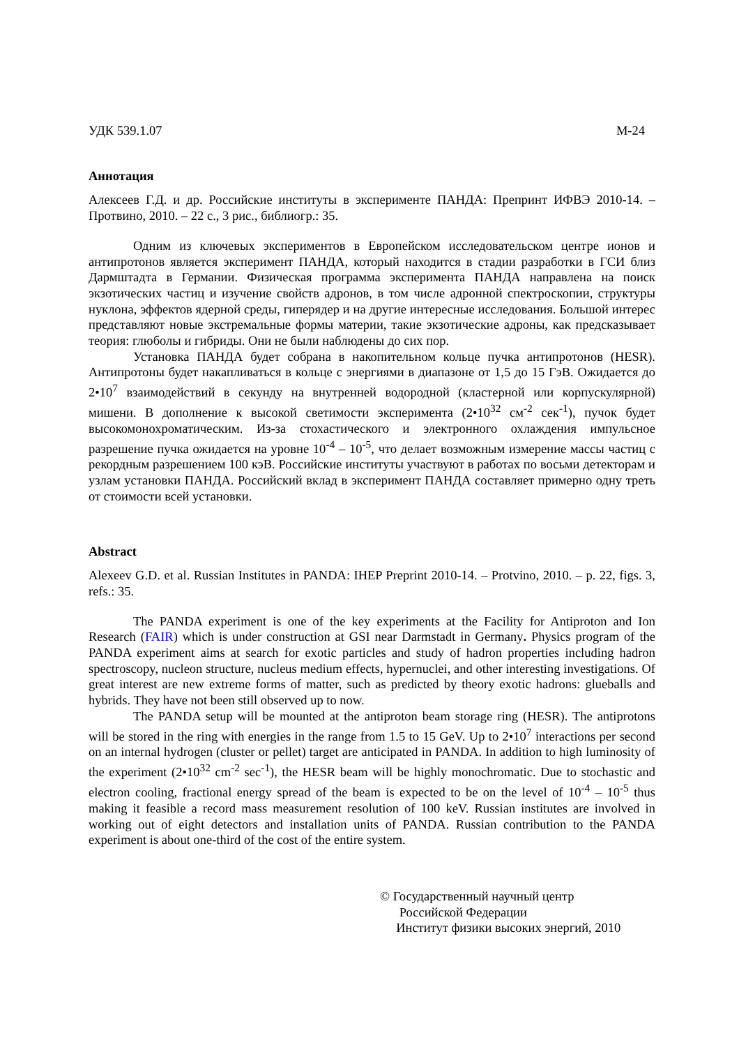УДК 539.1.07 М-24
Аннотация
Алексеев Г.Д. и др. Российские институты в эксперименте ПАНДА: Препринт ИФВЭ 2010-14. – Протвино, 2010. – 22 с., 3 рис., библиогр.: 35.
Одним из ключевых экспериментов в Европейском исследовательском центре ионов и антипротонов является эксперимент ПАНДА, который находится в стадии разработки в ГСИ близ Дармштадта в Германии. Физическая программа эксперимента ПАНДА направлена на поиск экзотических частиц и изучение свойств адронов, в том числе адронной спектроскопии, структуры нуклона, эффектов ядерной среды, гиперядер и на другие интересные исследования. Большой интерес представляют новые экстремальные формы материи, такие экзотические адроны, как предсказывает теория: глюболы и гибриды. Они не были наблюдены до сих пор.
Установка ПАНДА будет собрана в накопительном кольце пучка антипротонов (HESR). Антипротоны будет накапливаться в кольце с энергиями в диапазоне от 1,5 до 15 ГэВ. Ожидается до 2•10<sup>7</sup> взаимодействий в секунду на внутренней водородной (кластерной или корпускулярной) мишени. В дополнение к высокой светимости эксперимента (2•10<sup>32</sup> см<sup>-2</sup> сек<sup>-1</sup>), пучок будет высокомонохроматическим. Из-за стохастического и электронного охлаждения импульсное разрешение пучка ожидается на уровне 10<sup>-4</sup> – 10<sup>-5</sup>, что делает возможным измерение массы частиц с рекордным разрешением 100 кэВ. Российские институты участвуют в работах по восьми детекторам и узлам установки ПАНДА. Российский вклад в эксперимент ПАНДА составляет примерно одну треть от стоимости всей установки.
Abstract
Alexeev G.D. et al. Russian Institutes in PANDA: IHEP Preprint 2010-14. – Protvino, 2010. – p. 22, figs. 3, refs.: 35.
The PANDA experiment is one of the key experiments at the Facility for Antiproton and Ion Research (FAIR) which is under construction at GSI near Darmstadt in Germany. Physics program of the PANDA experiment aims at search for exotic particles and study of hadron properties including hadron spectroscopy, nucleon structure, nucleus medium effects, hypernuclei, and other interesting investigations. Of great interest are new extreme forms of matter, such as predicted by theory exotic hadrons: glueballs and hybrids. They have not been still observed up to now.
The PANDA setup will be mounted at the antiproton beam storage ring (HESR). The antiprotons will be stored in the ring with energies in the range from 1.5 to 15 GeV. Up to 2•10<sup>7</sup> interactions per second on an internal hydrogen (cluster or pellet) target are anticipated in PANDA. In addition to high luminosity of the experiment (2•10<sup>32</sup> cm<sup>-2</sup> sec<sup>-1</sup>), the HESR beam will be highly monochromatic. Due to stochastic and electron cooling, fractional energy spread of the beam is expected to be on the level of 10<sup>-4</sup> – 10<sup>-5</sup> thus making it feasible a record mass measurement resolution of 100 keV. Russian institutes are involved in working out of eight detectors and installation units of PANDA. Russian contribution to the PANDA experiment is about one-third of the cost of the entire system.
© Государственный научный центр
Российской Федерации
Институт физики высоких энергий, 2010